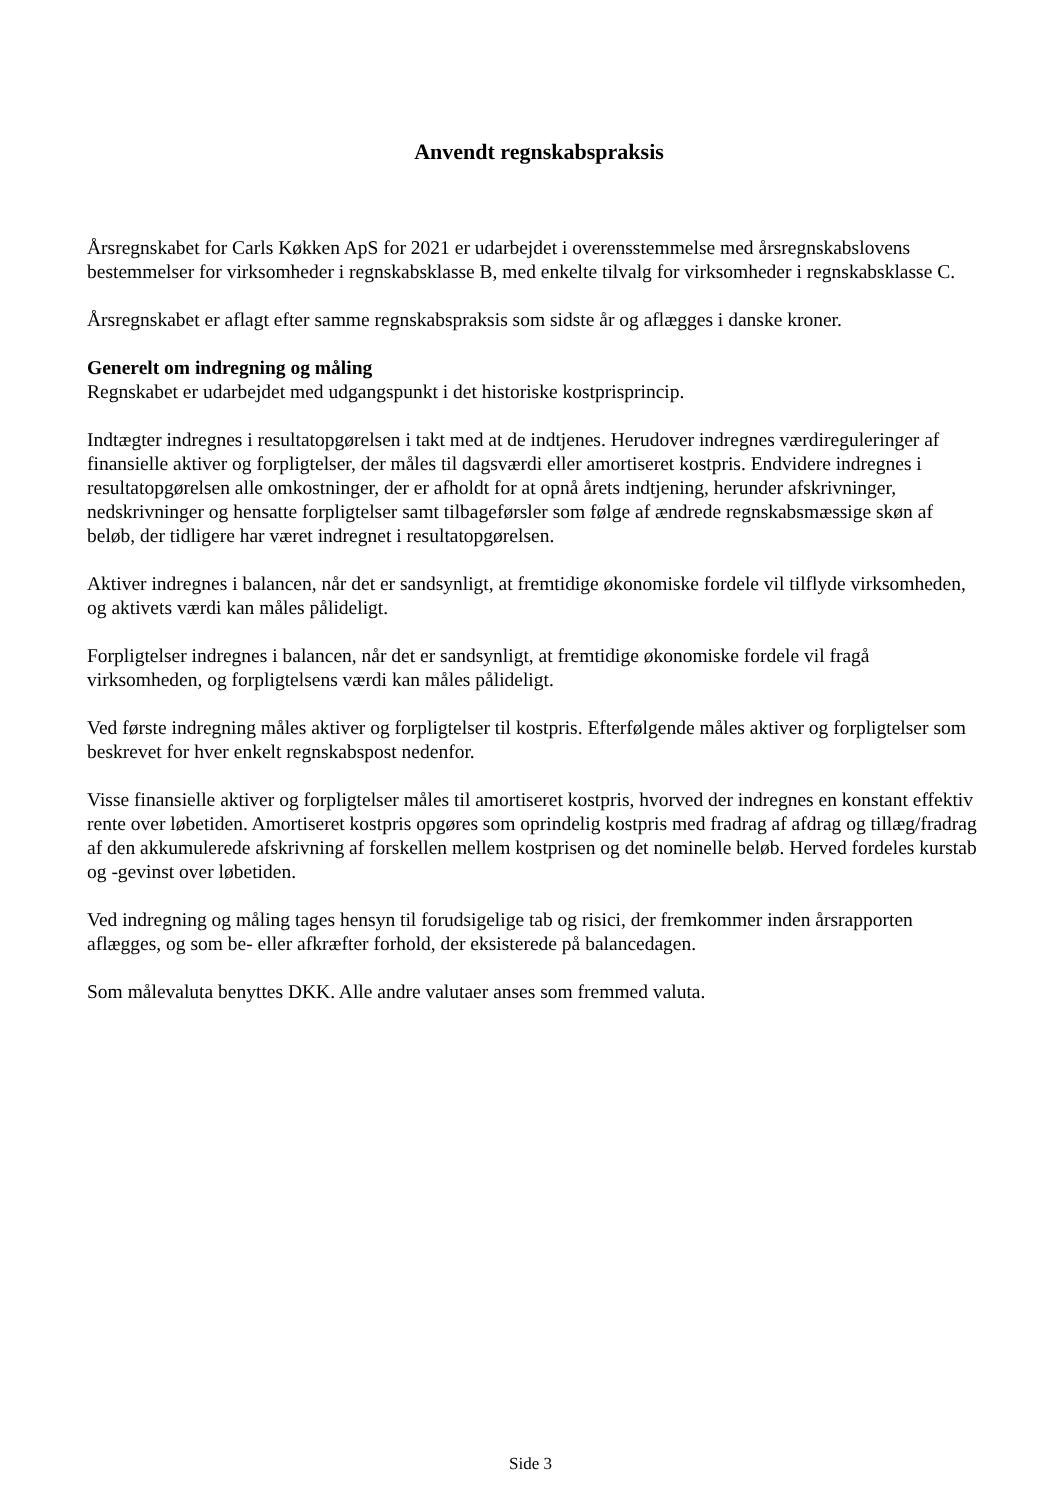Anvendt regnskabspraksis
Årsregnskabet for Carls Køkken ApS for 2021 er udarbejdet i overensstemmelse med årsregnskabslovens bestemmelser for virksomheder i regnskabsklasse B, med enkelte tilvalg for virksomheder i regnskabsklasse C.
Årsregnskabet er aflagt efter samme regnskabspraksis som sidste år og aflægges i danske kroner.
Generelt om indregning og måling
Regnskabet er udarbejdet med udgangspunkt i det historiske kostprisprincip.
Indtægter indregnes i resultatopgørelsen i takt med at de indtjenes. Herudover indregnes værdireguleringer af finansielle aktiver og forpligtelser, der måles til dagsværdi eller amortiseret kostpris. Endvidere indregnes i resultatopgørelsen alle omkostninger, der er afholdt for at opnå årets indtjening, herunder afskrivninger, nedskrivninger og hensatte forpligtelser samt tilbageførsler som følge af ændrede regnskabsmæssige skøn af beløb, der tidligere har været indregnet i resultatopgørelsen.
Aktiver indregnes i balancen, når det er sandsynligt, at fremtidige økonomiske fordele vil tilflyde virksomheden, og aktivets værdi kan måles pålideligt.
Forpligtelser indregnes i balancen, når det er sandsynligt, at fremtidige økonomiske fordele vil fragå virksomheden, og forpligtelsens værdi kan måles pålideligt.
Ved første indregning måles aktiver og forpligtelser til kostpris. Efterfølgende måles aktiver og forpligtelser som beskrevet for hver enkelt regnskabspost nedenfor.
Visse finansielle aktiver og forpligtelser måles til amortiseret kostpris, hvorved der indregnes en konstant effektiv rente over løbetiden. Amortiseret kostpris opgøres som oprindelig kostpris med fradrag af afdrag og tillæg/fradrag af den akkumulerede afskrivning af forskellen mellem kostprisen og det nominelle beløb. Herved fordeles kurstab og -gevinst over løbetiden.
Ved indregning og måling tages hensyn til forudsigelige tab og risici, der fremkommer inden årsrapporten aflægges, og som be- eller afkræfter forhold, der eksisterede på balancedagen.
Som målevaluta benyttes DKK. Alle andre valutaer anses som fremmed valuta.
Side 3